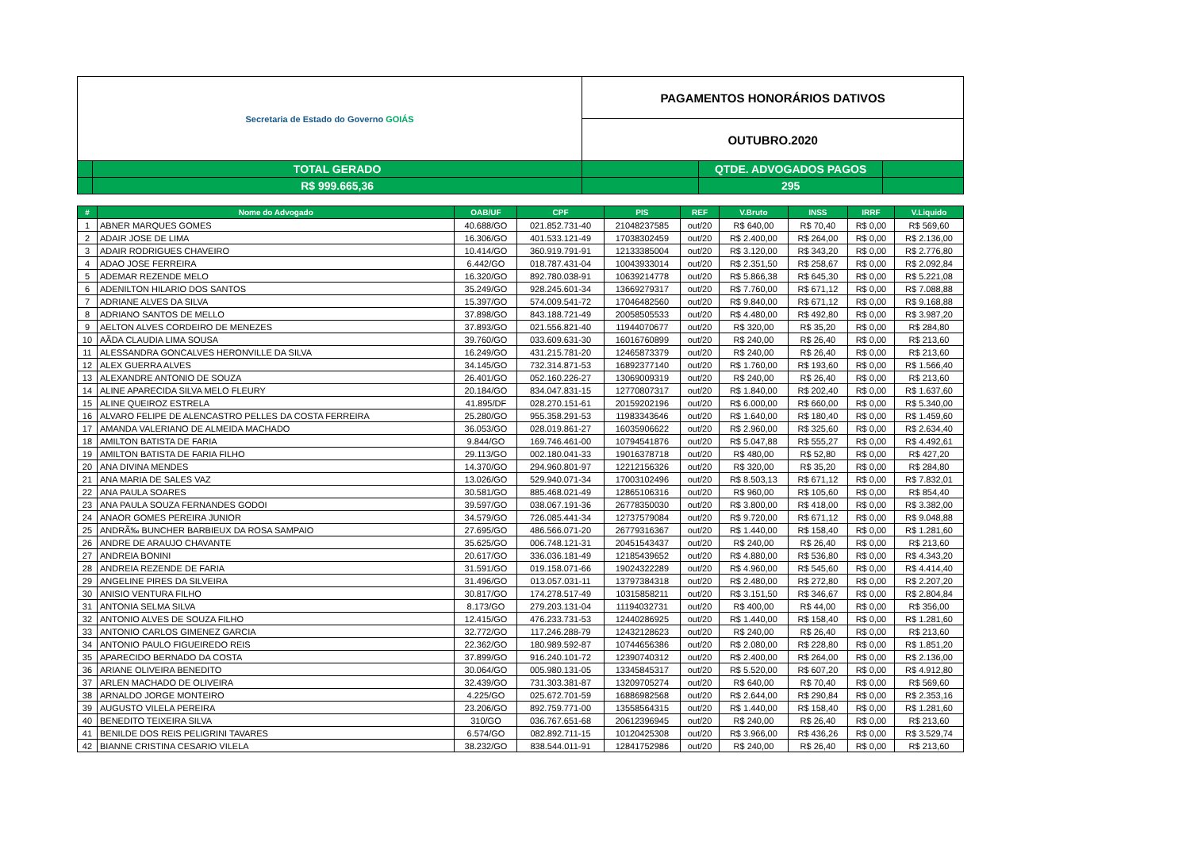| Secretaria de Estado do Governo GOIÁS | | PAGAMENTOS HONORÁRIOS DATIVOS | | |
| | | OUTUBRO.2020 | | |
| | TOTAL GERADO | | QTDE. ADVOGADOS PAGOS | |
| | R$ 999.665,36 | | 295 | |
| # | Nome do Advogado | OAB/UF | CPF | PIS | REF | V.Bruto | INSS | IRRF | V.Liquido |
| --- | --- | --- | --- | --- | --- | --- | --- | --- | --- |
| 1 | ABNER MARQUES GOMES | 40.688/GO | 021.852.731-40 | 21048237585 | out/20 | R$ 640,00 | R$ 70,40 | R$ 0,00 | R$ 569,60 |
| 2 | ADAIR JOSE DE LIMA | 16.306/GO | 401.533.121-49 | 17038302459 | out/20 | R$ 2.400,00 | R$ 264,00 | R$ 0,00 | R$ 2.136,00 |
| 3 | ADAIR RODRIGUES CHAVEIRO | 10.414/GO | 360.919.791-91 | 12133385004 | out/20 | R$ 3.120,00 | R$ 343,20 | R$ 0,00 | R$ 2.776,80 |
| 4 | ADAO JOSE FERREIRA | 6.442/GO | 018.787.431-04 | 10043933014 | out/20 | R$ 2.351,50 | R$ 258,67 | R$ 0,00 | R$ 2.092,84 |
| 5 | ADEMAR REZENDE MELO | 16.320/GO | 892.780.038-91 | 10639214778 | out/20 | R$ 5.866,38 | R$ 645,30 | R$ 0,00 | R$ 5.221,08 |
| 6 | ADENILTON HILARIO DOS SANTOS | 35.249/GO | 928.245.601-34 | 13669279317 | out/20 | R$ 7.760,00 | R$ 671,12 | R$ 0,00 | R$ 7.088,88 |
| 7 | ADRIANE ALVES DA SILVA | 15.397/GO | 574.009.541-72 | 17046482560 | out/20 | R$ 9.840,00 | R$ 671,12 | R$ 0,00 | R$ 9.168,88 |
| 8 | ADRIANO SANTOS DE MELLO | 37.898/GO | 843.188.721-49 | 20058505533 | out/20 | R$ 4.480,00 | R$ 492,80 | R$ 0,00 | R$ 3.987,20 |
| 9 | AELTON ALVES CORDEIRO DE MENEZES | 37.893/GO | 021.556.821-40 | 11944070677 | out/20 | R$ 320,00 | R$ 35,20 | R$ 0,00 | R$ 284,80 |
| 10 | AÃDA CLAUDIA LIMA SOUSA | 39.760/GO | 033.609.631-30 | 16016760899 | out/20 | R$ 240,00 | R$ 26,40 | R$ 0,00 | R$ 213,60 |
| 11 | ALESSANDRA GONCALVES HERONVILLE DA SILVA | 16.249/GO | 431.215.781-20 | 12465873379 | out/20 | R$ 240,00 | R$ 26,40 | R$ 0,00 | R$ 213,60 |
| 12 | ALEX GUERRA ALVES | 34.145/GO | 732.314.871-53 | 16892377140 | out/20 | R$ 1.760,00 | R$ 193,60 | R$ 0,00 | R$ 1.566,40 |
| 13 | ALEXANDRE ANTONIO DE SOUZA | 26.401/GO | 052.160.226-27 | 13069009319 | out/20 | R$ 240,00 | R$ 26,40 | R$ 0,00 | R$ 213,60 |
| 14 | ALINE APARECIDA SILVA MELO FLEURY | 20.184/GO | 834.047.831-15 | 12770807317 | out/20 | R$ 1.840,00 | R$ 202,40 | R$ 0,00 | R$ 1.637,60 |
| 15 | ALINE QUEIROZ ESTRELA | 41.895/DF | 028.270.151-61 | 20159202196 | out/20 | R$ 6.000,00 | R$ 660,00 | R$ 0,00 | R$ 5.340,00 |
| 16 | ALVARO FELIPE DE ALENCASTRO PELLES DA COSTA FERREIRA | 25.280/GO | 955.358.291-53 | 11983343646 | out/20 | R$ 1.640,00 | R$ 180,40 | R$ 0,00 | R$ 1.459,60 |
| 17 | AMANDA VALERIANO DE ALMEIDA MACHADO | 36.053/GO | 028.019.861-27 | 16035906622 | out/20 | R$ 2.960,00 | R$ 325,60 | R$ 0,00 | R$ 2.634,40 |
| 18 | AMILTON BATISTA DE FARIA | 9.844/GO | 169.746.461-00 | 10794541876 | out/20 | R$ 5.047,88 | R$ 555,27 | R$ 0,00 | R$ 4.492,61 |
| 19 | AMILTON BATISTA DE FARIA FILHO | 29.113/GO | 002.180.041-33 | 19016378718 | out/20 | R$ 480,00 | R$ 52,80 | R$ 0,00 | R$ 427,20 |
| 20 | ANA DIVINA MENDES | 14.370/GO | 294.960.801-97 | 12212156326 | out/20 | R$ 320,00 | R$ 35,20 | R$ 0,00 | R$ 284,80 |
| 21 | ANA MARIA DE SALES VAZ | 13.026/GO | 529.940.071-34 | 17003102496 | out/20 | R$ 8.503,13 | R$ 671,12 | R$ 0,00 | R$ 7.832,01 |
| 22 | ANA PAULA SOARES | 30.581/GO | 885.468.021-49 | 12865106316 | out/20 | R$ 960,00 | R$ 105,60 | R$ 0,00 | R$ 854,40 |
| 23 | ANA PAULA SOUZA FERNANDES GODOI | 39.597/GO | 038.067.191-36 | 26778350030 | out/20 | R$ 3.800,00 | R$ 418,00 | R$ 0,00 | R$ 3.382,00 |
| 24 | ANAOR GOMES PEREIRA JUNIOR | 34.579/GO | 726.085.441-34 | 12737579084 | out/20 | R$ 9.720,00 | R$ 671,12 | R$ 0,00 | R$ 9.048,88 |
| 25 | ANDRÃ‰ BUNCHER BARBIEUX DA ROSA SAMPAIO | 27.695/GO | 486.566.071-20 | 26779316367 | out/20 | R$ 1.440,00 | R$ 158,40 | R$ 0,00 | R$ 1.281,60 |
| 26 | ANDRE DE ARAUJO CHAVANTE | 35.625/GO | 006.748.121-31 | 20451543437 | out/20 | R$ 240,00 | R$ 26,40 | R$ 0,00 | R$ 213,60 |
| 27 | ANDREIA BONINI | 20.617/GO | 336.036.181-49 | 12185439652 | out/20 | R$ 4.880,00 | R$ 536,80 | R$ 0,00 | R$ 4.343,20 |
| 28 | ANDREIA REZENDE DE FARIA | 31.591/GO | 019.158.071-66 | 19024322289 | out/20 | R$ 4.960,00 | R$ 545,60 | R$ 0,00 | R$ 4.414,40 |
| 29 | ANGELINE PIRES DA SILVEIRA | 31.496/GO | 013.057.031-11 | 13797384318 | out/20 | R$ 2.480,00 | R$ 272,80 | R$ 0,00 | R$ 2.207,20 |
| 30 | ANISIO VENTURA FILHO | 30.817/GO | 174.278.517-49 | 10315858211 | out/20 | R$ 3.151,50 | R$ 346,67 | R$ 0,00 | R$ 2.804,84 |
| 31 | ANTONIA SELMA SILVA | 8.173/GO | 279.203.131-04 | 11194032731 | out/20 | R$ 400,00 | R$ 44,00 | R$ 0,00 | R$ 356,00 |
| 32 | ANTONIO ALVES DE SOUZA FILHO | 12.415/GO | 476.233.731-53 | 12440286925 | out/20 | R$ 1.440,00 | R$ 158,40 | R$ 0,00 | R$ 1.281,60 |
| 33 | ANTONIO CARLOS GIMENEZ GARCIA | 32.772/GO | 117.246.288-79 | 12432128623 | out/20 | R$ 240,00 | R$ 26,40 | R$ 0,00 | R$ 213,60 |
| 34 | ANTONIO PAULO FIGUEIREDO REIS | 22.362/GO | 180.989.592-87 | 10744656386 | out/20 | R$ 2.080,00 | R$ 228,80 | R$ 0,00 | R$ 1.851,20 |
| 35 | APARECIDO BERNADO DA COSTA | 37.899/GO | 916.240.101-72 | 12390740312 | out/20 | R$ 2.400,00 | R$ 264,00 | R$ 0,00 | R$ 2.136,00 |
| 36 | ARIANE OLIVEIRA BENEDITO | 30.064/GO | 005.980.131-05 | 13345845317 | out/20 | R$ 5.520,00 | R$ 607,20 | R$ 0,00 | R$ 4.912,80 |
| 37 | ARLEN MACHADO DE OLIVEIRA | 32.439/GO | 731.303.381-87 | 13209705274 | out/20 | R$ 640,00 | R$ 70,40 | R$ 0,00 | R$ 569,60 |
| 38 | ARNALDO JORGE MONTEIRO | 4.225/GO | 025.672.701-59 | 16886982568 | out/20 | R$ 2.644,00 | R$ 290,84 | R$ 0,00 | R$ 2.353,16 |
| 39 | AUGUSTO VILELA PEREIRA | 23.206/GO | 892.759.771-00 | 13558564315 | out/20 | R$ 1.440,00 | R$ 158,40 | R$ 0,00 | R$ 1.281,60 |
| 40 | BENEDITO TEIXEIRA SILVA | 310/GO | 036.767.651-68 | 20612396945 | out/20 | R$ 240,00 | R$ 26,40 | R$ 0,00 | R$ 213,60 |
| 41 | BENILDE DOS REIS PELIGRINI TAVARES | 6.574/GO | 082.892.711-15 | 10120425308 | out/20 | R$ 3.966,00 | R$ 436,26 | R$ 0,00 | R$ 3.529,74 |
| 42 | BIANNE CRISTINA CESARIO VILELA | 38.232/GO | 838.544.011-91 | 12841752986 | out/20 | R$ 240,00 | R$ 26,40 | R$ 0,00 | R$ 213,60 |